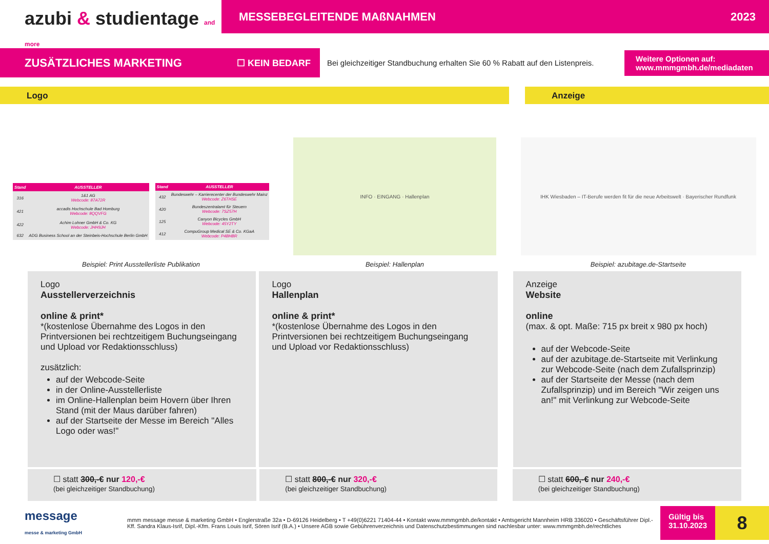azubi & studientage and more
MESSEBEGLEITENDE MAßNAHMEN 2023
ZUSÄTZLICHES MARKETING ☐ KEIN BEDARF
Bei gleichzeitiger Standbuchung erhalten Sie 60 % Rabatt auf den Listenpreis.
Weitere Optionen auf:
www.mmmgmbh.de/mediadaten
Logo Anzeige
| Stand | AUSSTELLER |
| --- | --- |
| 316 | 1&1 AG Webcode: 87A72R |
| 421 | accadis Hochschule Bad Homburg Webcode: 8QQVFG |
| 422 | Achim Lohner GmbH & Co. KG Webcode: JHH9JH |
| 632 | ADG Business School an der Steinbeis-Hochschule Berlin GmbH |
| Stand | AUSSTELLER |
| --- | --- |
| 432 | Bundeswehr – Karrierecenter der Bundeswehr Mainz Webcode: Z6THSE |
| 420 | Bundeszentralamt für Steuern Webcode: 7SZ57H |
| 125 | Canyon Bicycles GmbH Webcode: 45Y2TY |
| 412 | CompuGroup Medical SE & Co. KGaA Webcode: P4BHBR |
Beispiel: Print Ausstellerliste Publikation
INFO · EINGANG · Hallenplan
Beispiel: Hallenplan
IHK Wiesbaden – IT-Berufe werden fit für die neue Arbeitswelt · Bayerischer Rundfunk
Beispiel: azubitage.de-Startseite
Logo
Ausstellerverzeichnis
online & print*
*(kostenlose Übernahme des Logos in den Printversionen bei rechtzeitigem Buchungseingang und Upload vor Redaktionsschluss)
zusätzlich:
auf der Webcode-Seite
in der Online-Ausstellerliste
im Online-Hallenplan beim Hovern über Ihren Stand (mit der Maus darüber fahren)
auf der Startseite der Messe im Bereich "Alles Logo oder was!"
Logo
Hallenplan
online & print*
*(kostenlose Übernahme des Logos in den Printversionen bei rechtzeitigem Buchungseingang und Upload vor Redaktionsschluss)
Anzeige
Website
online
(max. & opt. Maße: 715 px breit x 980 px hoch)
auf der Webcode-Seite
auf der azubitage.de-Startseite mit Verlinkung zur Webcode-Seite (nach dem Zufallsprinzip)
auf der Startseite der Messe (nach dem Zufallsprinzip) und im Bereich "Wir zeigen uns an!" mit Verlinkung zur Webcode-Seite
☐ statt 300,-€ nur 120,-€
(bei gleichzeitiger Standbuchung)
☐ statt 800,-€ nur 320,-€
(bei gleichzeitiger Standbuchung)
☐ statt 600,-€ nur 240,-€
(bei gleichzeitiger Standbuchung)
message
messe & marketing GmbH
mmm message messe & marketing GmbH • Englerstraße 32a • D-69126 Heidelberg • T +49(0)6221 71404-44 • Kontakt www.mmmgmbh.de/kontakt • Amtsgericht Mannheim HRB 336020 • Geschäftsführer Dipl.-Kff. Sandra Klaus-Isrif, Dipl.-Kfm. Frans Louis Isrif, Sören Isrif (B.A.) • Unsere AGB sowie Gebührenverzeichnis und Datenschutzbestimmungen sind nachlesbar unter: www.mmmgmbh.de/rechtliches
Gültig bis
31.10.2023
8